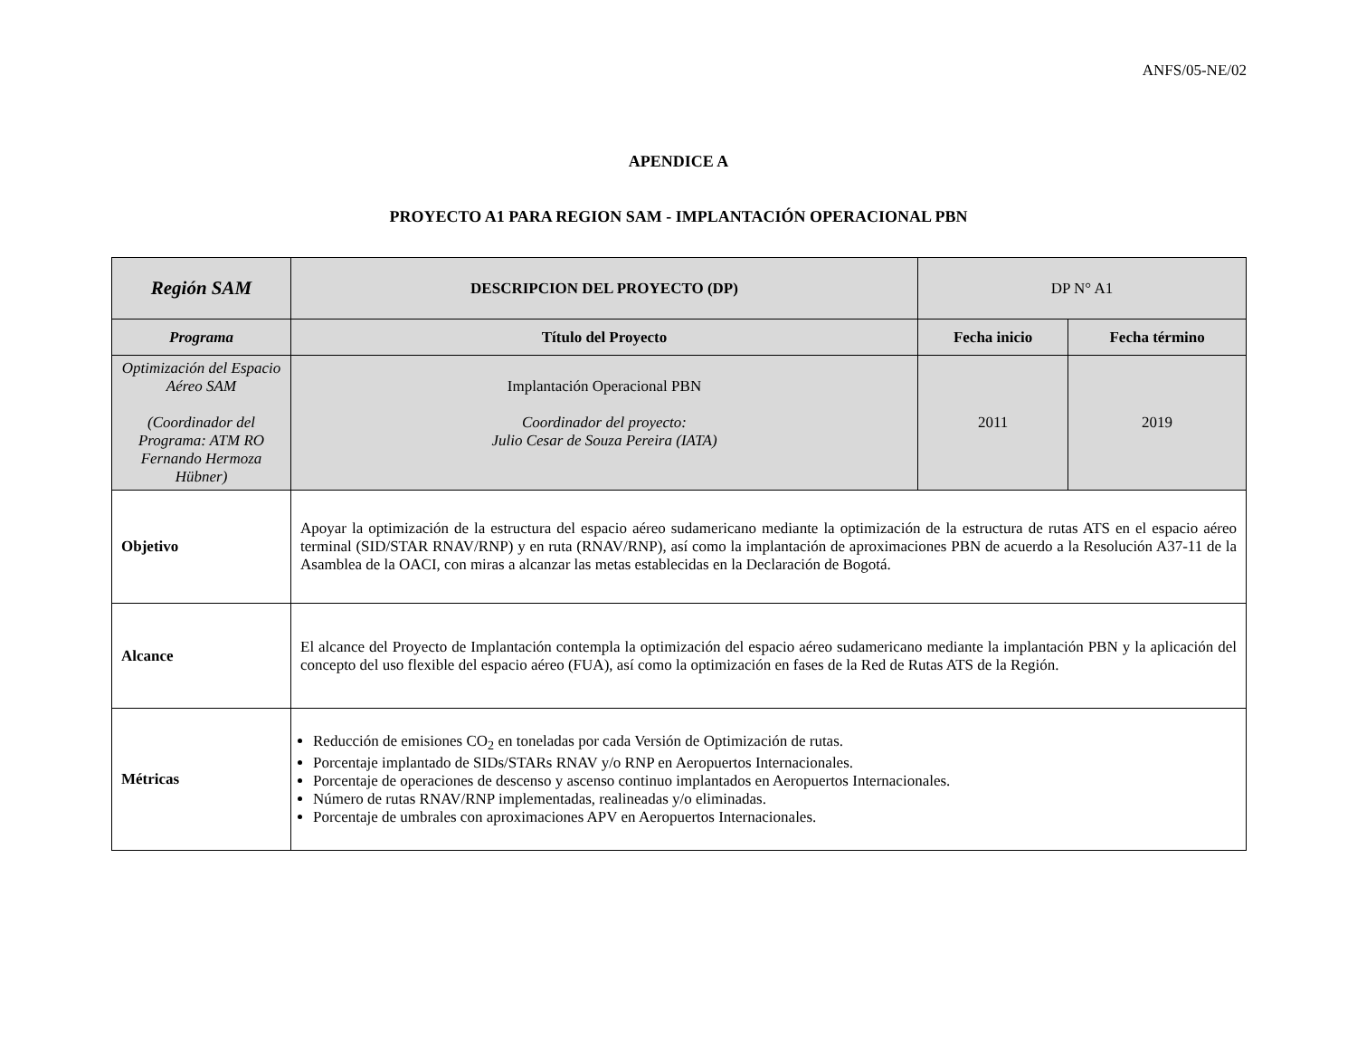ANFS/05-NE/02
APENDICE A
PROYECTO A1 PARA REGION SAM - IMPLANTACIÓN OPERACIONAL PBN
| Región SAM | DESCRIPCION DEL PROYECTO (DP) | DP N° A1 | |
| Programa | Título del Proyecto | Fecha inicio | Fecha término |
| Optimización del Espacio Aéreo SAM (Coordinador del Programa: ATM RO Fernando Hermoza Hübner) | Implantación Operacional PBN Coordinador del proyecto: Julio Cesar de Souza Pereira (IATA) | 2011 | 2019 |
| Objetivo | Apoyar la optimización de la estructura del espacio aéreo sudamericano mediante la optimización de la estructura de rutas ATS en el espacio aéreo terminal (SID/STAR RNAV/RNP) y en ruta (RNAV/RNP), así como la implantación de aproximaciones PBN de acuerdo a la Resolución A37-11 de la Asamblea de la OACI, con miras a alcanzar las metas establecidas en la Declaración de Bogotá. | | |
| Alcance | El alcance del Proyecto de Implantación contempla la optimización del espacio aéreo sudamericano mediante la implantación PBN y la aplicación del concepto del uso flexible del espacio aéreo (FUA), así como la optimización en fases de la Red de Rutas ATS de la Región. | | |
| Métricas | Reducción de emisiones CO<sub>2</sub> en toneladas por cada Versión de Optimización de rutas. Porcentaje implantado de SIDs/STARs RNAV y/o RNP en Aeropuertos Internacionales. Porcentaje de operaciones de descenso y ascenso continuo implantados en Aeropuertos Internacionales. Número de rutas RNAV/RNP implementadas, realineadas y/o eliminadas. Porcentaje de umbrales con aproximaciones APV en Aeropuertos Internacionales. | | |